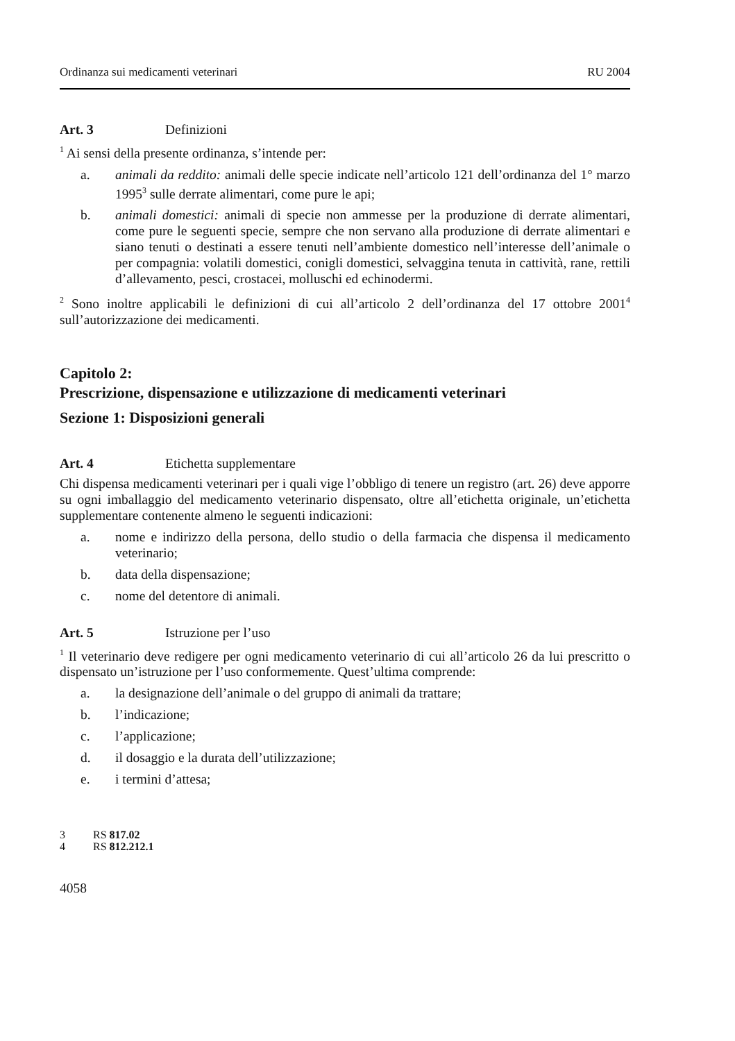Ordinanza sui medicamenti veterinari RU 2004
Art. 3 Definizioni
<sup>1</sup> Ai sensi della presente ordinanza, s’intende per:
a. animali da reddito: animali delle specie indicate nell’articolo 121 dell’ordinanza del 1° marzo 1995<sup>3</sup> sulle derrate alimentari, come pure le api;
b. animali domestici: animali di specie non ammesse per la produzione di derrate alimentari, come pure le seguenti specie, sempre che non servano alla produzione di derrate alimentari e siano tenuti o destinati a essere tenuti nell’ambiente domestico nell’interesse dell’animale o per compagnia: volatili domestici, conigli domestici, selvaggina tenuta in cattività, rane, rettili d’allevamento, pesci, crostacei, molluschi ed echinodermi.
<sup>2</sup> Sono inoltre applicabili le definizioni di cui all’articolo 2 dell’ordinanza del 17 ottobre 2001<sup>4</sup> sull’autorizzazione dei medicamenti.
Capitolo 2:
Prescrizione, dispensazione e utilizzazione di medicamenti veterinari
Sezione 1: Disposizioni generali
Art. 4 Etichetta supplementare
Chi dispensa medicamenti veterinari per i quali vige l’obbligo di tenere un registro (art. 26) deve apporre su ogni imballaggio del medicamento veterinario dispensato, oltre all’etichetta originale, un’etichetta supplementare contenente almeno le seguenti indicazioni:
a. nome e indirizzo della persona, dello studio o della farmacia che dispensa il medicamento veterinario;
b. data della dispensazione;
c. nome del detentore di animali.
Art. 5 Istruzione per l’uso
<sup>1</sup> Il veterinario deve redigere per ogni medicamento veterinario di cui all’articolo 26 da lui prescritto o dispensato un’istruzione per l’uso conformemente. Quest’ultima comprende:
a. la designazione dell’animale o del gruppo di animali da trattare;
b. l’indicazione;
c. l’applicazione;
d. il dosaggio e la durata dell’utilizzazione;
e. i termini d’attesa;
3 RS 817.02
4 RS 812.212.1
4058